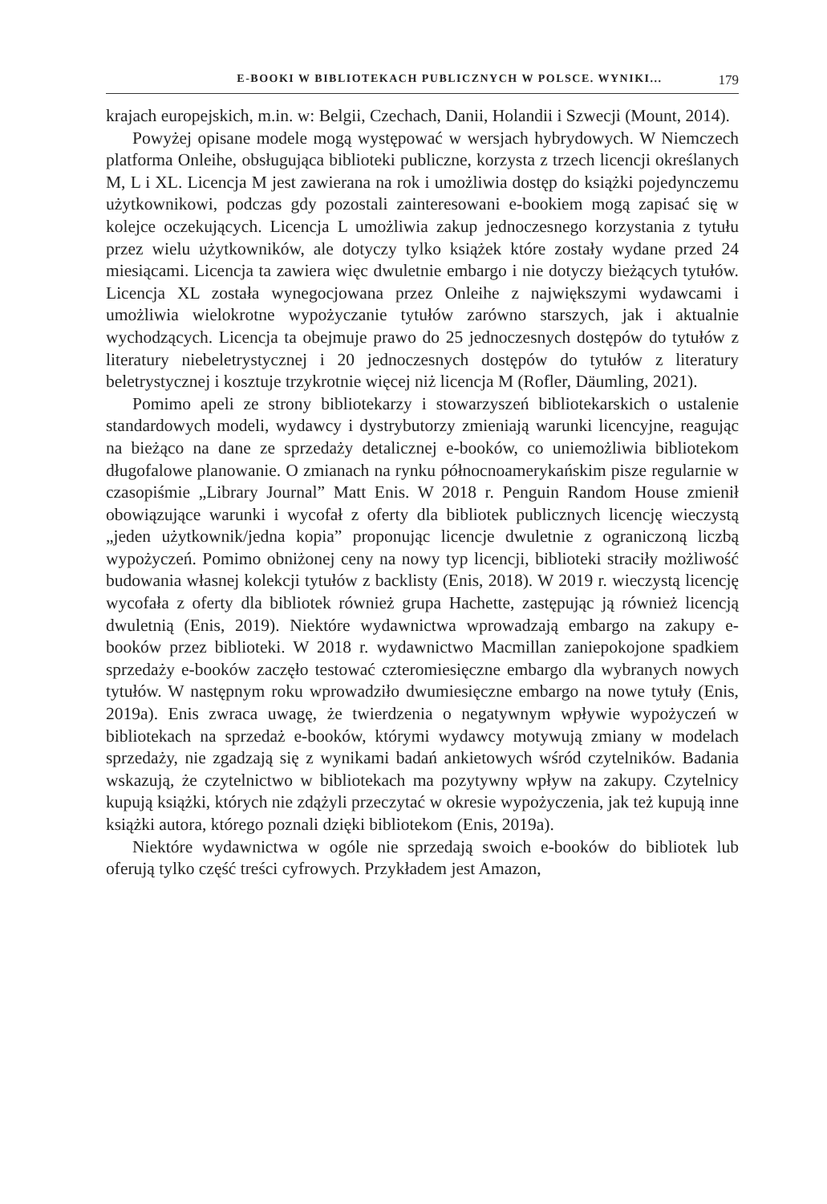E-BOOKI W BIBLIOTEKACH PUBLICZNYCH W POLSCE. WYNIKI... 179
krajach europejskich, m.in. w: Belgii, Czechach, Danii, Holandii i Szwecji (Mount, 2014).
Powyżej opisane modele mogą występować w wersjach hybrydowych. W Niemczech platforma Onleihe, obsługująca biblioteki publiczne, korzysta z trzech licencji określanych M, L i XL. Licencja M jest zawierana na rok i umożliwia dostęp do książki pojedynczemu użytkownikowi, podczas gdy pozostali zainteresowani e-bookiem mogą zapisać się w kolejce oczekujących. Licencja L umożliwia zakup jednoczesnego korzystania z tytułu przez wielu użytkowników, ale dotyczy tylko książek które zostały wydane przed 24 miesiącami. Licencja ta zawiera więc dwuletnie embargo i nie dotyczy bieżących tytułów. Licencja XL została wynegocjowana przez Onleihe z największymi wydawcami i umożliwia wielokrotne wypożyczanie tytułów zarówno starszych, jak i aktualnie wychodzących. Licencja ta obejmuje prawo do 25 jednoczesnych dostępów do tytułów z literatury niebeletrystycznej i 20 jednoczesnych dostępów do tytułów z literatury beletrystycznej i kosztuje trzykrotnie więcej niż licencja M (Rofler, Däumling, 2021).
Pomimo apeli ze strony bibliotekarzy i stowarzyszeń bibliotekarskich o ustalenie standardowych modeli, wydawcy i dystrybutorzy zmieniają warunki licencyjne, reagując na bieżąco na dane ze sprzedaży detalicznej e-booków, co uniemożliwia bibliotekom długofalowe planowanie. O zmianach na rynku północnoamerykańskim pisze regularnie w czasopiśmie „Library Journal” Matt Enis. W 2018 r. Penguin Random House zmienił obowiązujące warunki i wycofał z oferty dla bibliotek publicznych licencję wieczystą „jeden użytkownik/jedna kopia” proponując licencje dwuletnie z ograniczoną liczbą wypożyczeń. Pomimo obniżonej ceny na nowy typ licencji, biblioteki straciły możliwość budowania własnej kolekcji tytułów z backlisty (Enis, 2018). W 2019 r. wieczystą licencję wycofała z oferty dla bibliotek również grupa Hachette, zastępując ją również licencją dwuletnią (Enis, 2019). Niektóre wydawnictwa wprowadzają embargo na zakupy e-booków przez biblioteki. W 2018 r. wydawnictwo Macmillan zaniepokojone spadkiem sprzedaży e-booków zaczęło testować czteromiesięczne embargo dla wybranych nowych tytułów. W następnym roku wprowadziło dwumiesięczne embargo na nowe tytuły (Enis, 2019a). Enis zwraca uwagę, że twierdzenia o negatywnym wpływie wypożyczeń w bibliotekach na sprzedaż e-booków, którymi wydawcy motywują zmiany w modelach sprzedaży, nie zgadzają się z wynikami badań ankietowych wśród czytelników. Badania wskazują, że czytelnictwo w bibliotekach ma pozytywny wpływ na zakupy. Czytelnicy kupują książki, których nie zdążyli przeczytać w okresie wypożyczenia, jak też kupują inne książki autora, którego poznali dzięki bibliotekom (Enis, 2019a).
Niektóre wydawnictwa w ogóle nie sprzedają swoich e-booków do bibliotek lub oferują tylko część treści cyfrowych. Przykładem jest Amazon,